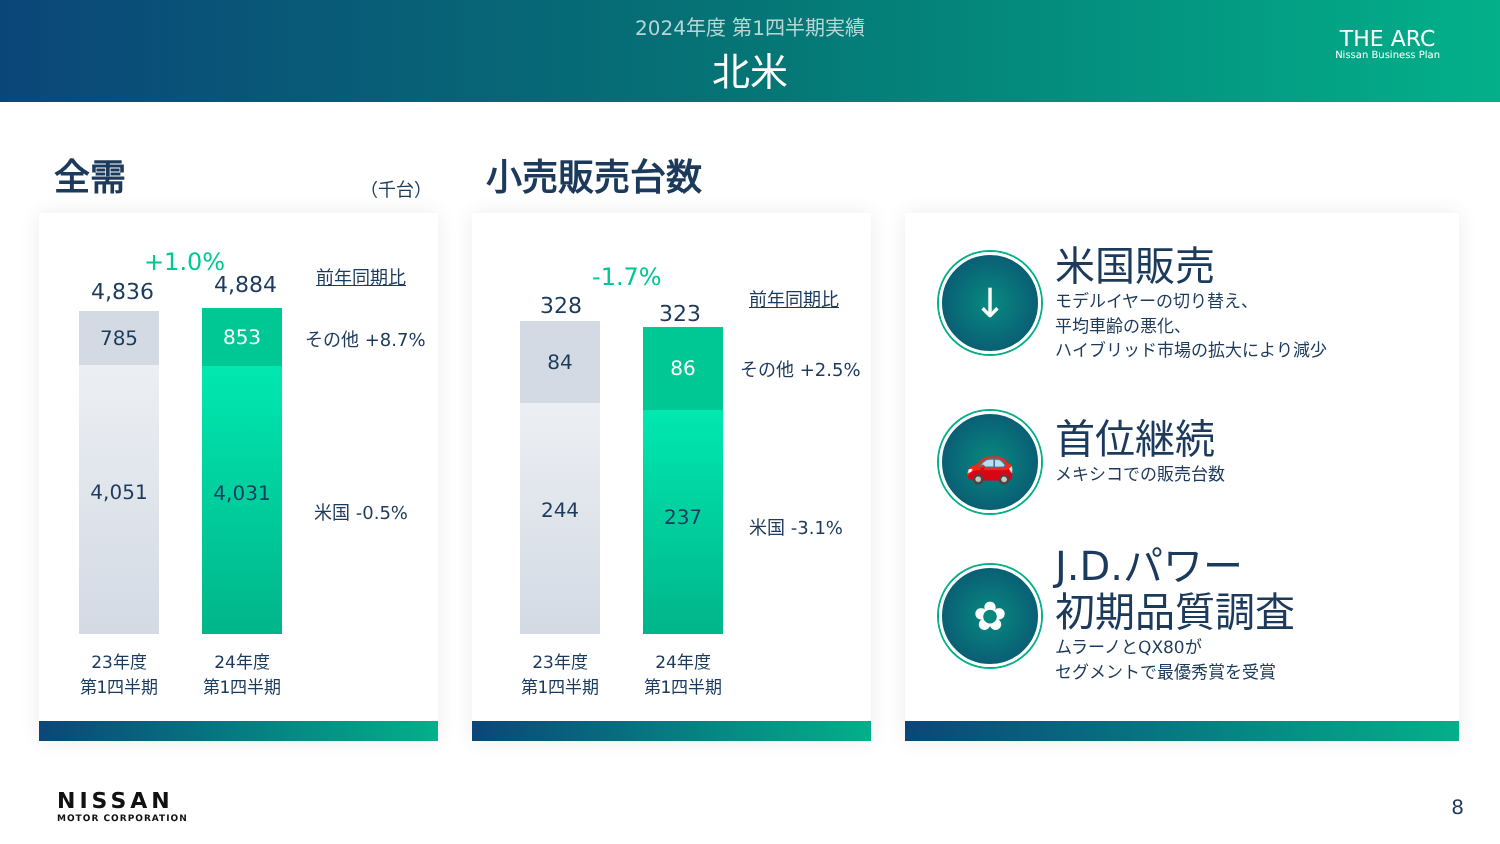2024年度 第1四半期実績
北米
THE ARC
Nissan Business Plan
全需 （千台） 小売販売台数
+1.0%
4,836 4,884 前年同期比
785
4,051
853
4,031
その他 +8.7%
米国 -0.5%
23年度
第1四半期
24年度
第1四半期
-1.7%
328 323
前年同期比
84
244
86
237
その他 +2.5%
米国 -3.1%
23年度
第1四半期
24年度
第1四半期
↓
米国販売
モデルイヤーの切り替え、
平均車齢の悪化、
ハイブリッド市場の拡大により減少
🚗 首位継続
メキシコでの販売台数
✿
J.D.パワー
初期品質調査
ムラーノとQX80が
セグメントで最優秀賞を受賞
NISSAN
MOTOR CORPORATION
8